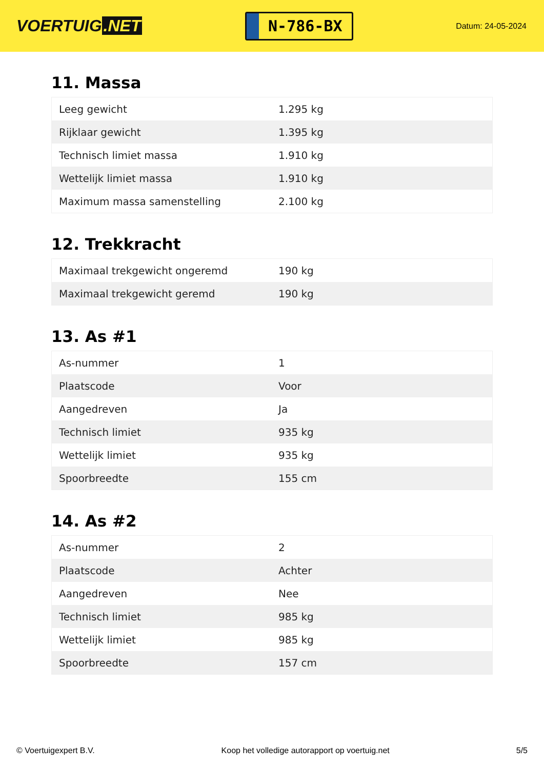VOERTUIG.NET
N-786-BX
Datum: 24-05-2024
11. Massa
| Leeg gewicht | 1.295 kg |
| Rijklaar gewicht | 1.395 kg |
| Technisch limiet massa | 1.910 kg |
| Wettelijk limiet massa | 1.910 kg |
| Maximum massa samenstelling | 2.100 kg |
12. Trekkracht
| Maximaal trekgewicht ongeremd | 190 kg |
| Maximaal trekgewicht geremd | 190 kg |
13. As #1
| As-nummer | 1 |
| Plaatscode | Voor |
| Aangedreven | Ja |
| Technisch limiet | 935 kg |
| Wettelijk limiet | 935 kg |
| Spoorbreedte | 155 cm |
14. As #2
| As-nummer | 2 |
| Plaatscode | Achter |
| Aangedreven | Nee |
| Technisch limiet | 985 kg |
| Wettelijk limiet | 985 kg |
| Spoorbreedte | 157 cm |
© Voertuigexpert B.V. Koop het volledige autorapport op voertuig.net 5/5